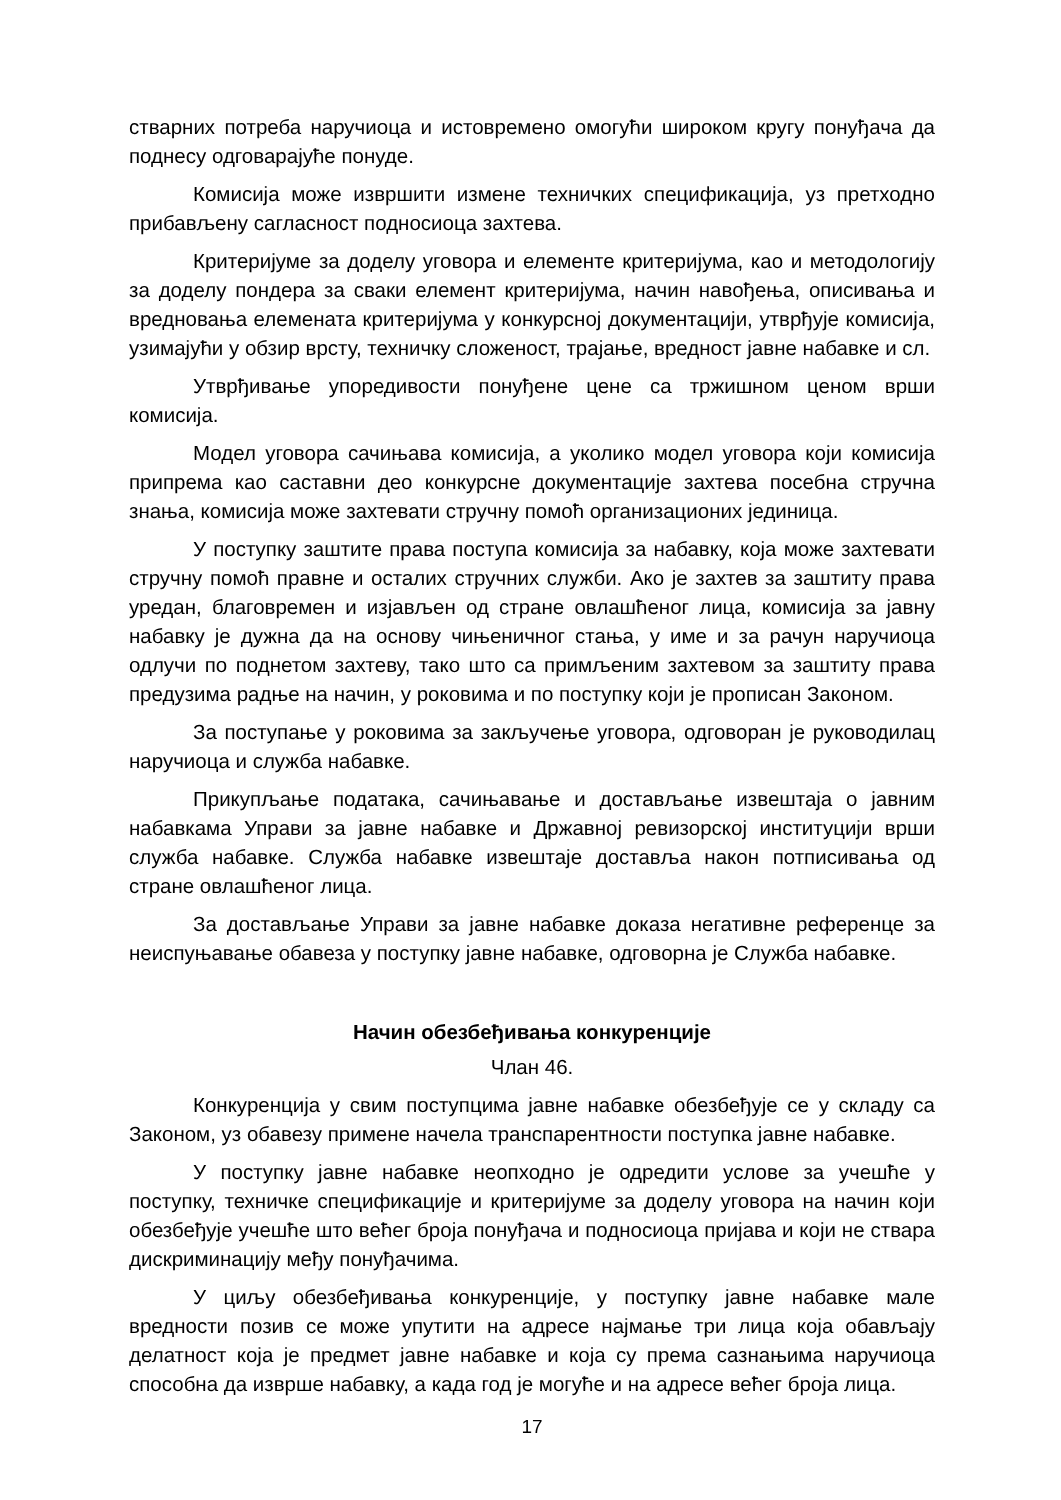стварних потреба наручиоца и истовремено омогући широком кругу понуђача да поднесу одговарајуће понуде.
Комисија може извршити измене техничких спецификација, уз претходно прибављену сагласност подносиоца захтева.
Критеријуме за доделу уговора и елементе критеријума, као и методологију за доделу пондера за сваки елемент критеријума, начин навођења, описивања и вредновања елемената критеријума у конкурсној документацији, утврђује комисија, узимајући у обзир врсту, техничку сложеност, трајање, вредност јавне набавке и сл.
Утврђивање упоредивости понуђене цене са тржишном ценом врши комисија.
Модел уговора сачињава комисија, а уколико модел уговора који комисија припрема као саставни део конкурсне документације захтева посебна стручна знања, комисија може захтевати стручну помоћ организационих јединица.
У поступку заштите права поступа комисија за набавку, која може захтевати стручну помоћ правне и осталих стручних служби. Ако је захтев за заштиту права уредан, благовремен и изјављен од стране овлашћеног лица, комисија за јавну набавку је дужна да на основу чињеничног стања, у име и за рачун наручиоца одлучи по поднетом захтеву, тако што са примљеним захтевом за заштиту права предузима радње на начин, у роковима и по поступку који је прописан Законом.
За поступање у роковима за закључење уговора, одговоран је руководилац наручиоца и служба набавке.
Прикупљање података, сачињавање и достављање извештаја о јавним набавкама Управи за јавне набавке и Државној ревизорској институцији врши служба набавке. Служба набавке извештаје доставља након потписивања од стране овлашћеног лица.
За достављање Управи за јавне набавке доказа негативне референце за неиспуњавање обавеза у поступку јавне набавке, одговорна је Служба набавке.
Начин обезбеђивања конкуренције
Члан 46.
Конкуренција у свим поступцима јавне набавке обезбеђује се у складу са Законом, уз обавезу примене начела транспарентности поступка јавне набавке.
У поступку јавне набавке неопходно је одредити услове за учешће у поступку, техничке спецификације и критеријуме за доделу уговора на начин који обезбеђује учешће што већег броја понуђача и подносиоца пријава и који не ствара дискриминацију међу понуђачима.
У циљу обезбеђивања конкуренције, у поступку јавне набавке мале вредности позив се може упутити на адресе најмање три лица која обављају делатност која је предмет јавне набавке и која су према сазнањима наручиоца способна да изврше набавку, а када год је могуће и на адресе већег броја лица.
17